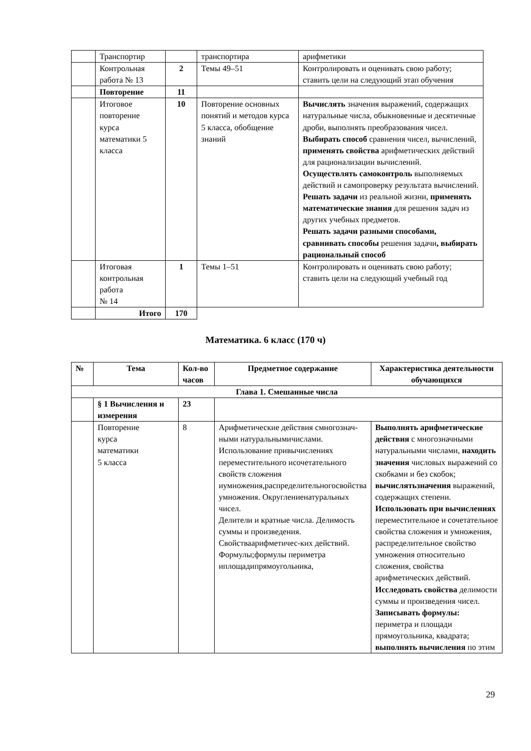| | Транспортир | | транспортира | арифметики |
| | Контрольная работа № 13 | 2 | Темы 49–51 | Контролировать и оценивать свою работу; ставить цели на следующий этап обучения |
| | Повторение | 11 | | |
| | Итоговое повторение курса математики 5 класса | 10 | Повторение основных понятий и методов курса 5 класса, обобщение знаний | Вычислять значения выражений, содержащих натуральные числа, обыкновенные и десятичные дроби, выполнять преобразования чисел. Выбирать способ сравнения чисел, вычислений, применять свойства арифметических действий для рационализации вычислений. Осуществлять самоконтроль выполняемых действий и самопроверку результата вычислений. Решать задачи из реальной жизни, применять математические знания для решения задач из других учебных предметов. Решать задачи разными способами, сравнивать способы решения задачи , выбирать рациональный способ |
| | Итоговая контрольная работа № 14 | 1 | Темы 1–51 | Контролировать и оценивать свою работу; ставить цели на следующий учебный год |
| | Итого | 170 | | |
Математика. 6 класс (170 ч)
| № | Тема | Кол-во часов | Предметное содержание | Характеристика деятельности обучающихся |
| --- | --- | --- | --- | --- |
| Глава 1. Смешанные числа | | | | |
| | § 1 Вычисления и измерения | 23 | | |
| | Повторение курса математики 5 класса | 8 | Арифметические действия смногознач-ными натуральнымичислами. Использование привычислениях переместительного исочетательного свойств сложения иумножения,распределительногосвойства умножения. Округлениенатуральных чисел. Делители и кратные числа. Делимость суммы и произведения. Свойстваарифметичес-ких действий. Формулы;формулы периметра иплощадипрямоугольника, | Выполнять арифметические действия с многозначными натуральными числами, находить значения числовых выражений со скобками и без скобок; вычислятьзначения выражений, содержащих степени. Использовать при вычислениях переместительное и сочетательное свойства сложения и умножения, распределительное свойство умножения относительно сложения, свойства арифметических действий. Исследовать свойства делимости суммы и произведения чисел. Записывать формулы: периметра и площади прямоугольника, квадрата; выполнять вычисления по этим |
29